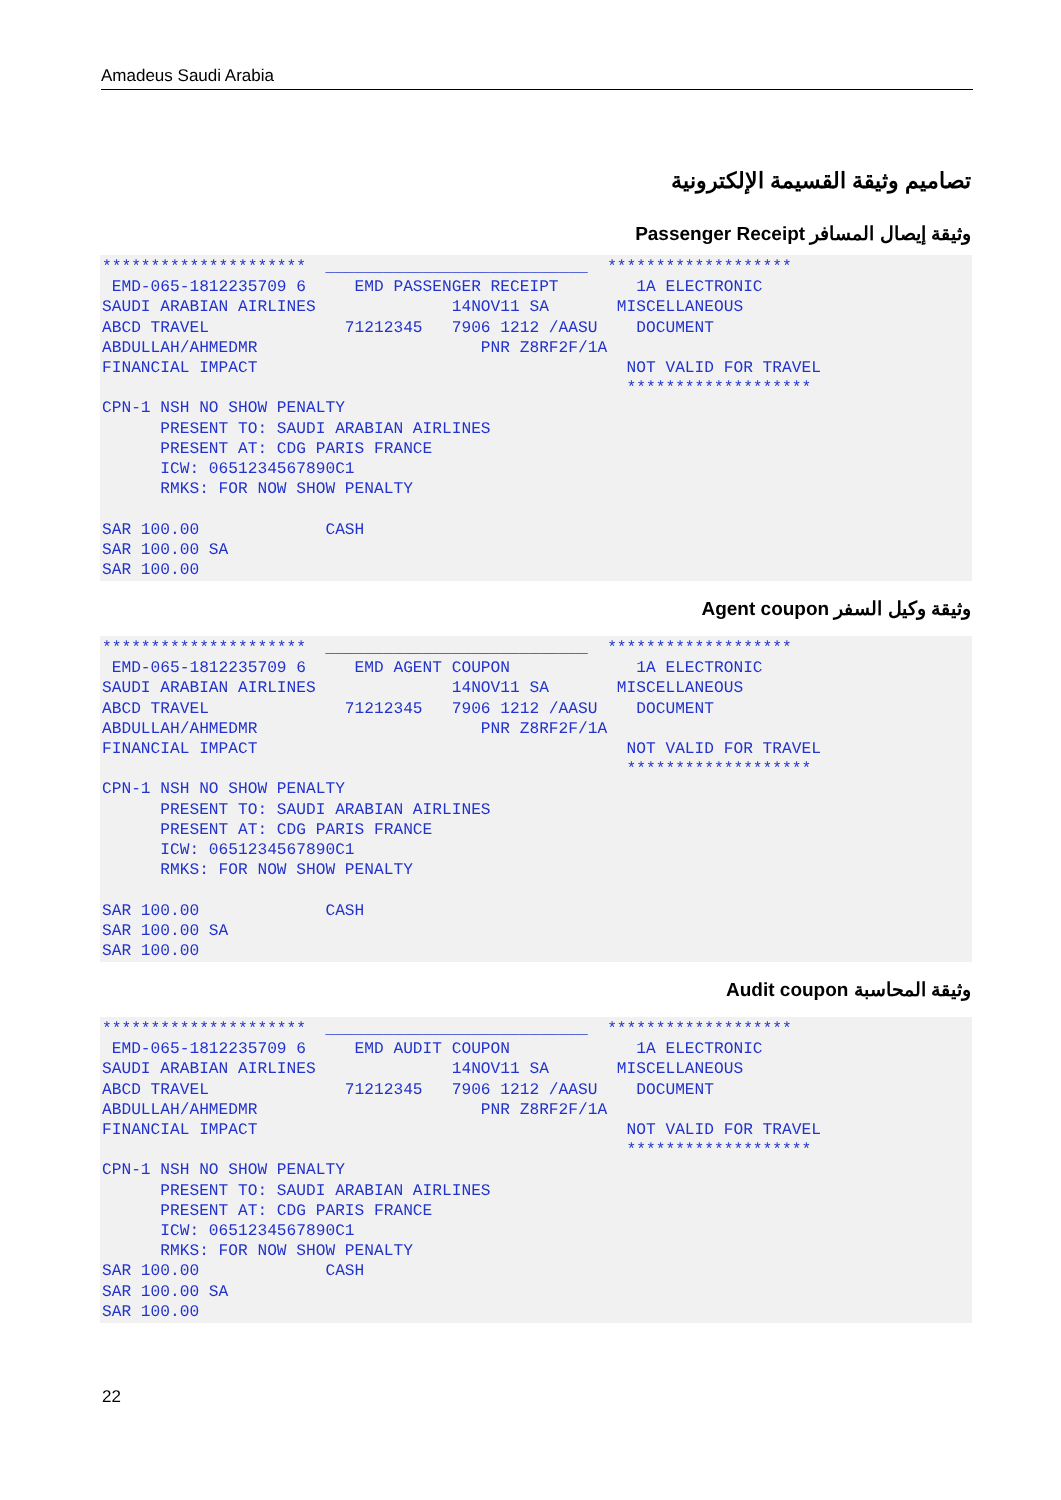Amadeus Saudi Arabia
تصاميم وثيقة القسيمة الإلكترونية
وثيقة إيصال المسافر Passenger Receipt
********************* ___________________________ ******************* EMD-065-1812235709 6 EMD PASSENGER RECEIPT 1A ELECTRONIC SAUDI ARABIAN AIRLINES 14NOV11 SA MISCELLANEOUS ABCD TRAVEL 71212345 7906 1212 /AASU DOCUMENT ABDULLAH/AHMEDMR PNR Z8RF2F/1A FINANCIAL IMPACT NOT VALID FOR TRAVEL ******************* CPN-1 NSH NO SHOW PENALTY PRESENT TO: SAUDI ARABIAN AIRLINES PRESENT AT: CDG PARIS FRANCE ICW: 0651234567890C1 RMKS: FOR NOW SHOW PENALTY SAR 100.00 CASH SAR 100.00 SA SAR 100.00
وثيقة وكيل السفر Agent coupon
********************* ___________________________ ******************* EMD-065-1812235709 6 EMD AGENT COUPON 1A ELECTRONIC SAUDI ARABIAN AIRLINES 14NOV11 SA MISCELLANEOUS ABCD TRAVEL 71212345 7906 1212 /AASU DOCUMENT ABDULLAH/AHMEDMR PNR Z8RF2F/1A FINANCIAL IMPACT NOT VALID FOR TRAVEL ******************* CPN-1 NSH NO SHOW PENALTY PRESENT TO: SAUDI ARABIAN AIRLINES PRESENT AT: CDG PARIS FRANCE ICW: 0651234567890C1 RMKS: FOR NOW SHOW PENALTY SAR 100.00 CASH SAR 100.00 SA SAR 100.00
وثيقة المحاسبة Audit coupon
********************* ___________________________ ******************* EMD-065-1812235709 6 EMD AUDIT COUPON 1A ELECTRONIC SAUDI ARABIAN AIRLINES 14NOV11 SA MISCELLANEOUS ABCD TRAVEL 71212345 7906 1212 /AASU DOCUMENT ABDULLAH/AHMEDMR PNR Z8RF2F/1A FINANCIAL IMPACT NOT VALID FOR TRAVEL ******************* CPN-1 NSH NO SHOW PENALTY PRESENT TO: SAUDI ARABIAN AIRLINES PRESENT AT: CDG PARIS FRANCE ICW: 0651234567890C1 RMKS: FOR NOW SHOW PENALTY SAR 100.00 CASH SAR 100.00 SA SAR 100.00
22